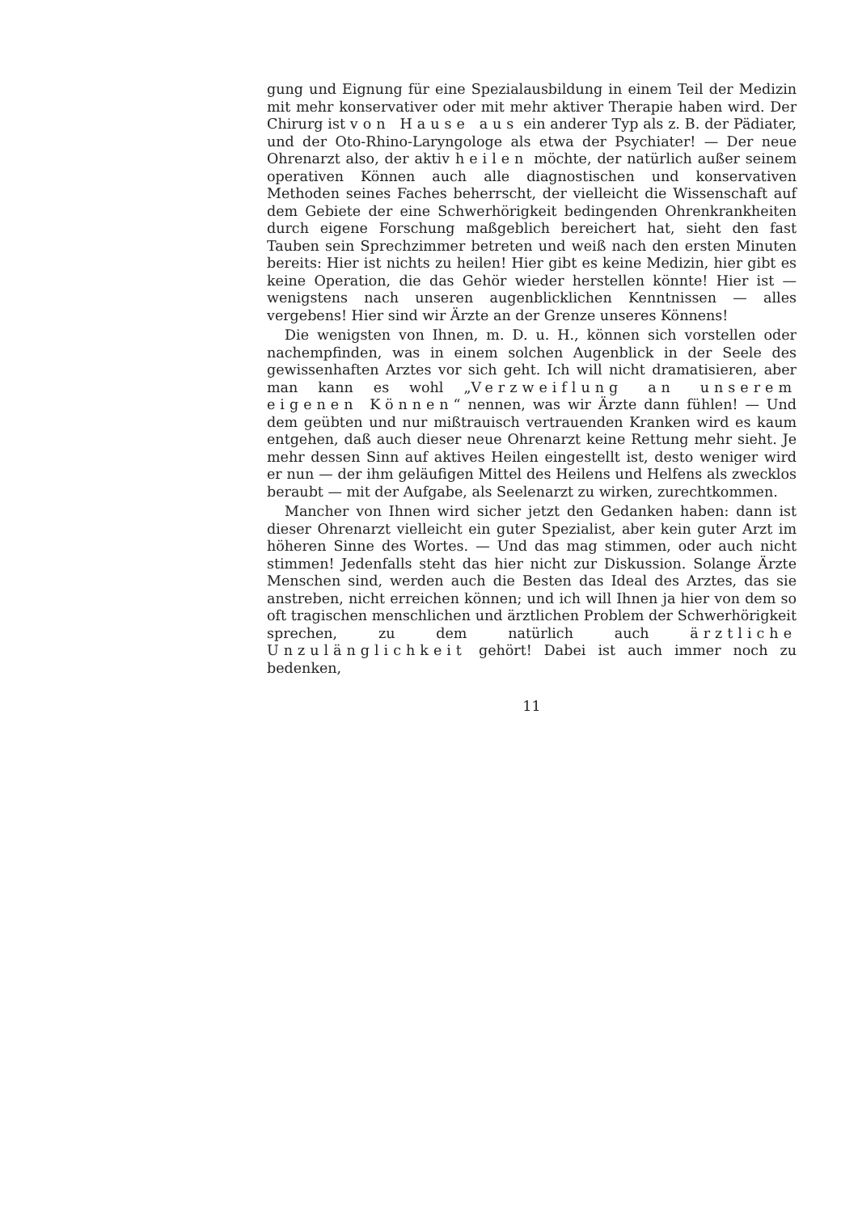gung und Eignung für eine Spezialausbildung in einem Teil der Medizin mit mehr konservativer oder mit mehr aktiver Therapie haben wird. Der Chirurg ist von Hause aus ein anderer Typ als z. B. der Pädiater, und der Oto-Rhino-Laryngologe als etwa der Psychiater! — Der neue Ohrenarzt also, der aktiv heilen möchte, der natürlich außer seinem operativen Können auch alle diagnostischen und konservativen Methoden seines Faches beherrscht, der vielleicht die Wissenschaft auf dem Gebiete der eine Schwerhörigkeit bedingenden Ohrenkrankheiten durch eigene Forschung maßgeblich bereichert hat, sieht den fast Tauben sein Sprechzimmer betreten und weiß nach den ersten Minuten bereits: Hier ist nichts zu heilen! Hier gibt es keine Medizin, hier gibt es keine Operation, die das Gehör wieder herstellen könnte! Hier ist — wenigstens nach unseren augenblicklichen Kenntnissen — alles vergebens! Hier sind wir Ärzte an der Grenze unseres Könnens!
Die wenigsten von Ihnen, m. D. u. H., können sich vorstellen oder nachempfinden, was in einem solchen Augenblick in der Seele des gewissenhaften Arztes vor sich geht. Ich will nicht dramatisieren, aber man kann es wohl „Verzweiflung an unserem eigenen Können“ nennen, was wir Ärzte dann fühlen! — Und dem geübten und nur mißtrauisch vertrauenden Kranken wird es kaum entgehen, daß auch dieser neue Ohrenarzt keine Rettung mehr sieht. Je mehr dessen Sinn auf aktives Heilen eingestellt ist, desto weniger wird er nun — der ihm geläufigen Mittel des Heilens und Helfens als zwecklos beraubt — mit der Aufgabe, als Seelenarzt zu wirken, zurechtkommen.
Mancher von Ihnen wird sicher jetzt den Gedanken haben: dann ist dieser Ohrenarzt vielleicht ein guter Spezialist, aber kein guter Arzt im höheren Sinne des Wortes. — Und das mag stimmen, oder auch nicht stimmen! Jedenfalls steht das hier nicht zur Diskussion. Solange Ärzte Menschen sind, werden auch die Besten das Ideal des Arztes, das sie anstreben, nicht erreichen können; und ich will Ihnen ja hier von dem so oft tragischen menschlichen und ärztlichen Problem der Schwerhörigkeit sprechen, zu dem natürlich auch ärztliche Unzulänglichkeit gehört! Dabei ist auch immer noch zu bedenken,
11